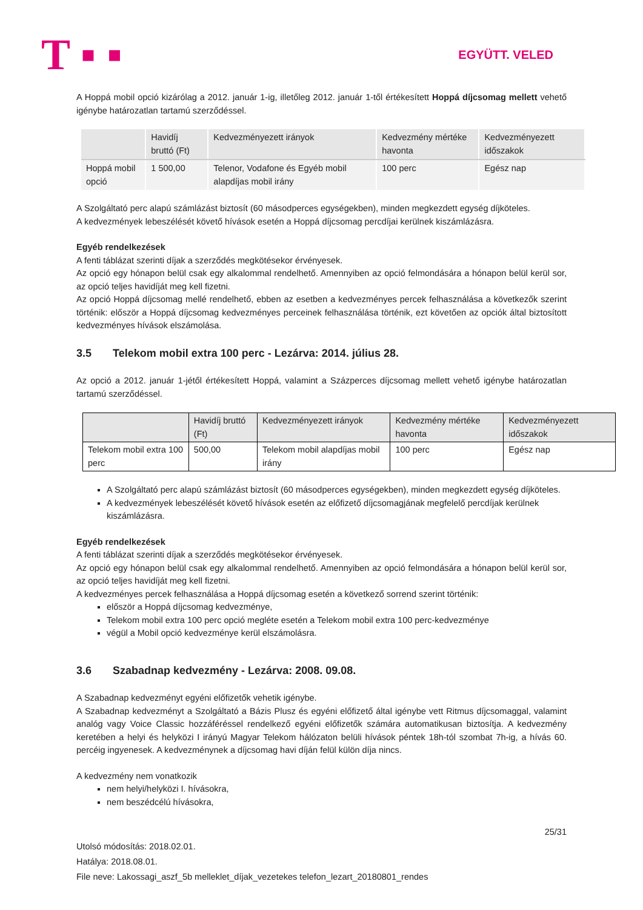T ▪ ▪ EGYÜTT. VELED
A Hoppá mobil opció kizárólag a 2012. január 1-ig, illetőleg 2012. január 1-től értékesített Hoppá díjcsomag mellett vehető igénybe határozatlan tartamú szerződéssel.
| | Havidíj bruttó (Ft) | Kedvezményezett irányok | Kedvezmény mértéke havonta | Kedvezményezett időszakok |
| Hoppá mobil opció | 1 500,00 | Telenor, Vodafone és Egyéb mobil alapdíjas mobil irány | 100 perc | Egész nap |
A Szolgáltató perc alapú számlázást biztosít (60 másodperces egységekben), minden megkezdett egység díjköteles.
A kedvezmények lebeszélését követő hívások esetén a Hoppá díjcsomag percdíjai kerülnek kiszámlázásra.
Egyéb rendelkezések
A fenti táblázat szerinti díjak a szerződés megkötésekor érvényesek.
Az opció egy hónapon belül csak egy alkalommal rendelhető. Amennyiben az opció felmondására a hónapon belül kerül sor, az opció teljes havidíját meg kell fizetni.
Az opció Hoppá díjcsomag mellé rendelhető, ebben az esetben a kedvezményes percek felhasználása a következők szerint történik: először a Hoppá díjcsomag kedvezményes perceinek felhasználása történik, ezt követően az opciók által biztosított kedvezményes hívások elszámolása.
3.5 Telekom mobil extra 100 perc - Lezárva: 2014. július 28.
Az opció a 2012. január 1-jétől értékesített Hoppá, valamint a Százperces díjcsomag mellett vehető igénybe határozatlan tartamú szerződéssel.
| | Havidíj bruttó (Ft) | Kedvezményezett irányok | Kedvezmény mértéke havonta | Kedvezményezett időszakok |
| Telekom mobil extra 100 perc | 500,00 | Telekom mobil alapdíjas mobil irány | 100 perc | Egész nap |
A Szolgáltató perc alapú számlázást biztosít (60 másodperces egységekben), minden megkezdett egység díjköteles.
A kedvezmények lebeszélését követő hívások esetén az előfizető díjcsomagjának megfelelő percdíjak kerülnek kiszámlázásra.
Egyéb rendelkezések
A fenti táblázat szerinti díjak a szerződés megkötésekor érvényesek.
Az opció egy hónapon belül csak egy alkalommal rendelhető. Amennyiben az opció felmondására a hónapon belül kerül sor, az opció teljes havidíját meg kell fizetni.
A kedvezményes percek felhasználása a Hoppá díjcsomag esetén a következő sorrend szerint történik:
először a Hoppá díjcsomag kedvezménye,
Telekom mobil extra 100 perc opció megléte esetén a Telekom mobil extra 100 perc-kedvezménye
végül a Mobil opció kedvezménye kerül elszámolásra.
3.6 Szabadnap kedvezmény - Lezárva: 2008. 09.08.
A Szabadnap kedvezményt egyéni előfizetők vehetik igénybe.
A Szabadnap kedvezményt a Szolgáltató a Bázis Plusz és egyéni előfizető által igénybe vett Ritmus díjcsomaggal, valamint analóg vagy Voice Classic hozzáféréssel rendelkező egyéni előfizetők számára automatikusan biztosítja. A kedvezmény keretében a helyi és helyközi I irányú Magyar Telekom hálózaton belüli hívások péntek 18h-tól szombat 7h-ig, a hívás 60. percéig ingyenesek. A kedvezménynek a díjcsomag havi díján felül külön díja nincs.
A kedvezmény nem vonatkozik
nem helyi/helyközi I. hívásokra,
nem beszédcélú hívásokra,
25/31
Utolsó módosítás: 2018.02.01.
Hatálya: 2018.08.01.
File neve: Lakossagi_aszf_5b melleklet_díjak_vezetekes telefon_lezart_20180801_rendes